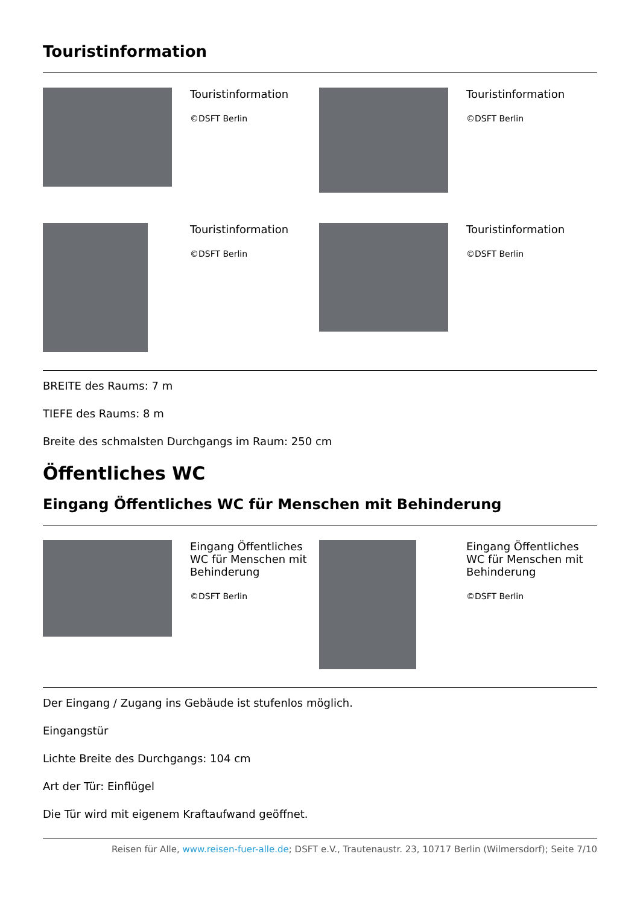Touristinformation
Touristinformation
©DSFT Berlin
Touristinformation
©DSFT Berlin
Touristinformation
©DSFT Berlin
Touristinformation
©DSFT Berlin
BREITE des Raums: 7 m
TIEFE des Raums: 8 m
Breite des schmalsten Durchgangs im Raum: 250 cm
Öffentliches WC
Eingang Öffentliches WC für Menschen mit Behinderung
Eingang Öffentliches WC für Menschen mit Behinderung
©DSFT Berlin
Eingang Öffentliches WC für Menschen mit Behinderung
©DSFT Berlin
Der Eingang / Zugang ins Gebäude ist stufenlos möglich.
Eingangstür
Lichte Breite des Durchgangs: 104 cm
Art der Tür: Einflügel
Die Tür wird mit eigenem Kraftaufwand geöffnet.
Reisen für Alle, www.reisen-fuer-alle.de; DSFT e.V., Trautenaustr. 23, 10717 Berlin (Wilmersdorf); Seite 7/10